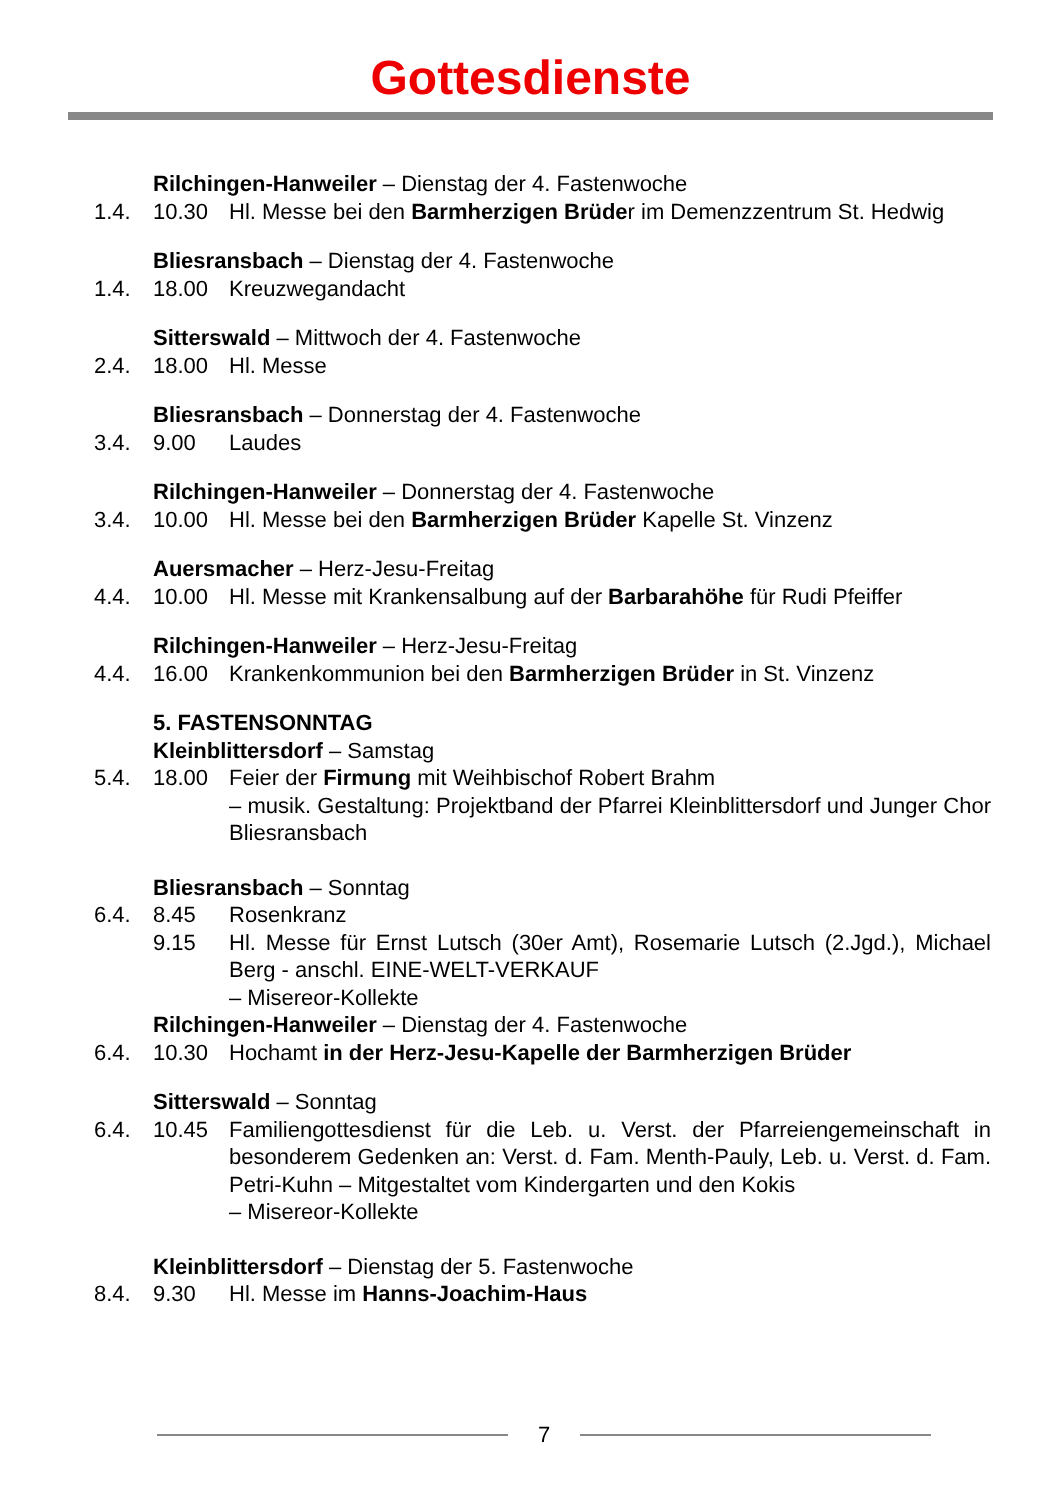Gottesdienste
Rilchingen-Hanweiler – Dienstag der 4. Fastenwoche
1.4. 10.30 Hl. Messe bei den Barmherzigen Brüder im Demenzzentrum St. Hedwig
Bliesransbach – Dienstag der 4. Fastenwoche
1.4. 18.00 Kreuzwegandacht
Sitterswald – Mittwoch der 4. Fastenwoche
2.4. 18.00 Hl. Messe
Bliesransbach – Donnerstag der 4. Fastenwoche
3.4. 9.00 Laudes
Rilchingen-Hanweiler – Donnerstag der 4. Fastenwoche
3.4. 10.00 Hl. Messe bei den Barmherzigen Brüder Kapelle St. Vinzenz
Auersmacher – Herz-Jesu-Freitag
4.4. 10.00 Hl. Messe mit Krankensalbung auf der Barbarahöhe für Rudi Pfeiffer
Rilchingen-Hanweiler – Herz-Jesu-Freitag
4.4. 16.00 Krankenkommunion bei den Barmherzigen Brüder in St. Vinzenz
5. FASTENSONNTAG
Kleinblittersdorf – Samstag
5.4. 18.00 Feier der Firmung mit Weihbischof Robert Brahm
– musik. Gestaltung: Projektband der Pfarrei Kleinblittersdorf und Junger Chor Bliesransbach
Bliesransbach – Sonntag
6.4. 8.45 Rosenkranz
9.15 Hl. Messe für Ernst Lutsch (30er Amt), Rosemarie Lutsch (2.Jgd.), Michael Berg - anschl. EINE-WELT-VERKAUF
– Misereor-Kollekte
Rilchingen-Hanweiler – Dienstag der 4. Fastenwoche
6.4. 10.30 Hochamt in der Herz-Jesu-Kapelle der Barmherzigen Brüder
Sitterswald – Sonntag
6.4. 10.45 Familiengottesdienst für die Leb. u. Verst. der Pfarreiengemeinschaft in besonderem Gedenken an: Verst. d. Fam. Menth-Pauly, Leb. u. Verst. d. Fam. Petri-Kuhn – Mitgestaltet vom Kindergarten und den Kokis
– Misereor-Kollekte
Kleinblittersdorf – Dienstag der 5. Fastenwoche
8.4. 9.30 Hl. Messe im Hanns-Joachim-Haus
7